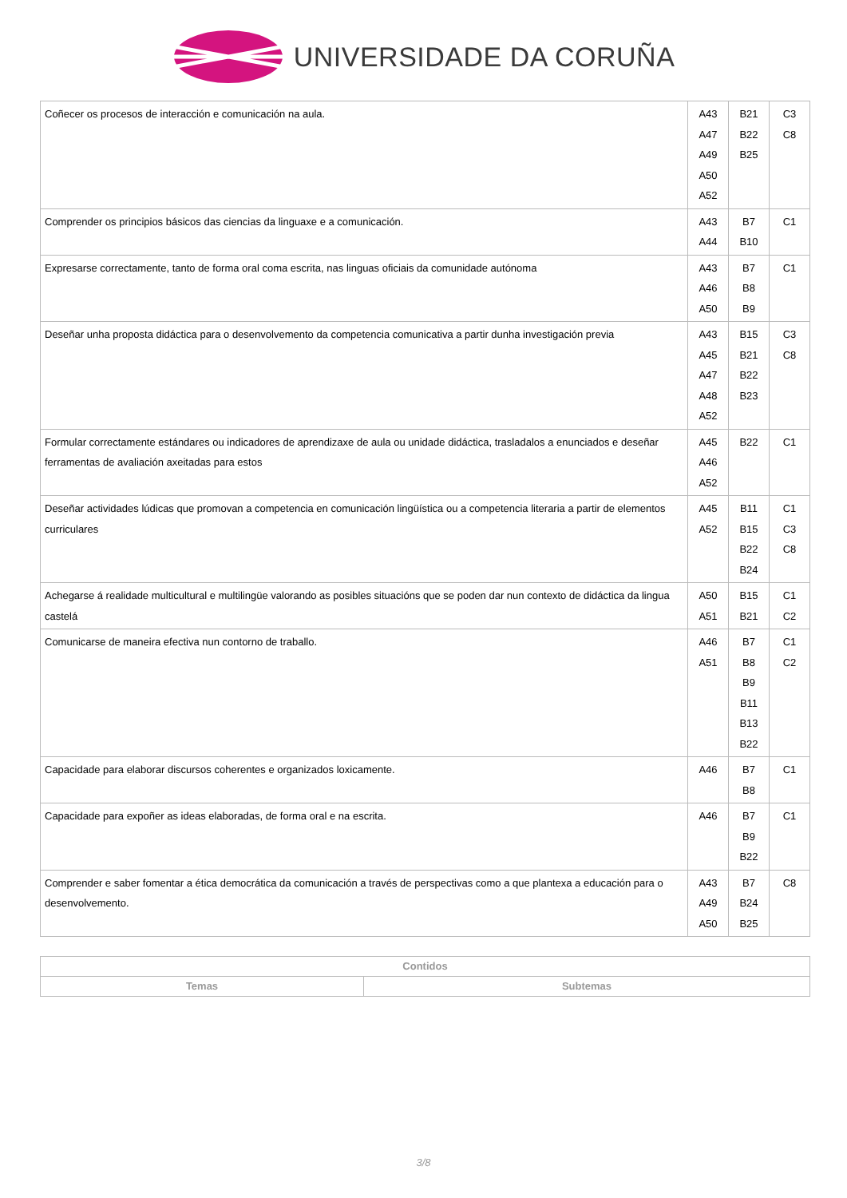UNIVERSIDADE DA CORUÑA
| Coñecer os procesos de interacción e comunicación na aula. | A43 A47 A49 A50 A52 | B21 B22 B25 | C3 C8 |
| Comprender os principios básicos das ciencias da linguaxe e a comunicación. | A43 A44 | B7 B10 | C1 |
| Expresarse correctamente, tanto de forma oral coma escrita, nas linguas oficiais da comunidade autónoma | A43 A46 A50 | B7 B8 B9 | C1 |
| Deseñar unha proposta didáctica para o desenvolvemento da competencia comunicativa a partir dunha investigación previa | A43 A45 A47 A48 A52 | B15 B21 B22 B23 | C3 C8 |
| Formular correctamente estándares ou indicadores de aprendizaxe de aula ou unidade didáctica, trasladalos a enunciados e deseñar ferramentas de avaliación axeitadas para estos | A45 A46 A52 | B22 | C1 |
| Deseñar actividades lúdicas que promovan a competencia en comunicación lingüística ou a competencia literaria a partir de elementos curriculares | A45 A52 | B11 B15 B22 B24 | C1 C3 C8 |
| Achegarse á realidade multicultural e multilingüe valorando as posibles situacións que se poden dar nun contexto de didáctica da lingua castelá | A50 A51 | B15 B21 | C1 C2 |
| Comunicarse de maneira efectiva nun contorno de traballo. | A46 A51 | B7 B8 B9 B11 B13 B22 | C1 C2 |
| Capacidade para elaborar discursos coherentes e organizados loxicamente. | A46 | B7 B8 | C1 |
| Capacidade para expoñer as ideas elaboradas, de forma oral e na escrita. | A46 | B7 B9 B22 | C1 |
| Comprender e saber fomentar a ética democrática da comunicación a través de perspectivas como a que plantexa a educación para o desenvolvemento. | A43 A49 A50 | B7 B24 B25 | C8 |
| Contidos | |
| --- | --- |
| Temas | Subtemas |
3/8